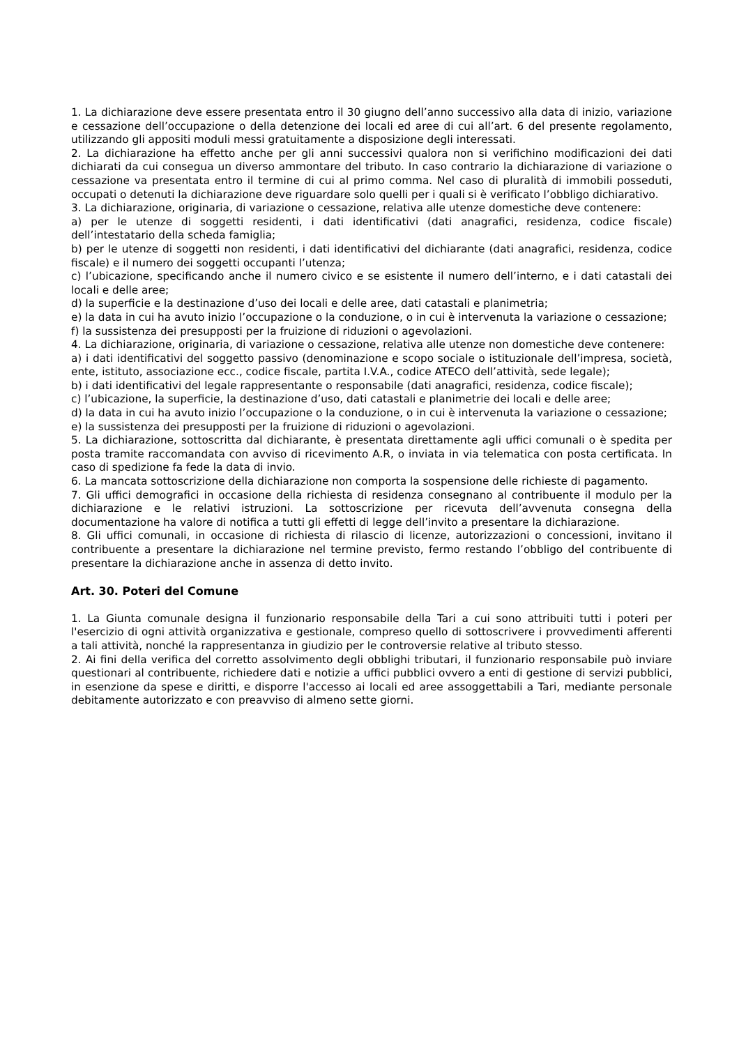1. La dichiarazione deve essere presentata entro il 30 giugno dell’anno successivo alla data di inizio, variazione e cessazione dell’occupazione o della detenzione dei locali ed aree di cui all’art. 6 del presente regolamento, utilizzando gli appositi moduli messi gratuitamente a disposizione degli interessati.
2. La dichiarazione ha effetto anche per gli anni successivi qualora non si verifichino modificazioni dei dati dichiarati da cui consegua un diverso ammontare del tributo. In caso contrario la dichiarazione di variazione o cessazione va presentata entro il termine di cui al primo comma. Nel caso di pluralità di immobili posseduti, occupati o detenuti la dichiarazione deve riguardare solo quelli per i quali si è verificato l’obbligo dichiarativo.
3. La dichiarazione, originaria, di variazione o cessazione, relativa alle utenze domestiche deve contenere:
a) per le utenze di soggetti residenti, i dati identificativi (dati anagrafici, residenza, codice fiscale) dell’intestatario della scheda famiglia;
b) per le utenze di soggetti non residenti, i dati identificativi del dichiarante (dati anagrafici, residenza, codice fiscale) e il numero dei soggetti occupanti l’utenza;
c) l’ubicazione, specificando anche il numero civico e se esistente il numero dell’interno, e i dati catastali dei locali e delle aree;
d) la superficie e la destinazione d’uso dei locali e delle aree, dati catastali e planimetria;
e) la data in cui ha avuto inizio l’occupazione o la conduzione, o in cui è intervenuta la variazione o cessazione;
f) la sussistenza dei presupposti per la fruizione di riduzioni o agevolazioni.
4. La dichiarazione, originaria, di variazione o cessazione, relativa alle utenze non domestiche deve contenere:
a) i dati identificativi del soggetto passivo (denominazione e scopo sociale o istituzionale dell’impresa, società, ente, istituto, associazione ecc., codice fiscale, partita I.V.A., codice ATECO dell’attività, sede legale);
b) i dati identificativi del legale rappresentante o responsabile (dati anagrafici, residenza, codice fiscale);
c) l’ubicazione, la superficie, la destinazione d’uso, dati catastali e planimetrie dei locali e delle aree;
d) la data in cui ha avuto inizio l’occupazione o la conduzione, o in cui è intervenuta la variazione o cessazione;
e) la sussistenza dei presupposti per la fruizione di riduzioni o agevolazioni.
5. La dichiarazione, sottoscritta dal dichiarante, è presentata direttamente agli uffici comunali o è spedita per posta tramite raccomandata con avviso di ricevimento A.R, o inviata in via telematica con posta certificata. In caso di spedizione fa fede la data di invio.
6. La mancata sottoscrizione della dichiarazione non comporta la sospensione delle richieste di pagamento.
7. Gli uffici demografici in occasione della richiesta di residenza consegnano al contribuente il modulo per la dichiarazione e le relativi istruzioni. La sottoscrizione per ricevuta dell’avvenuta consegna della documentazione ha valore di notifica a tutti gli effetti di legge dell’invito a presentare la dichiarazione.
8. Gli uffici comunali, in occasione di richiesta di rilascio di licenze, autorizzazioni o concessioni, invitano il contribuente a presentare la dichiarazione nel termine previsto, fermo restando l’obbligo del contribuente di presentare la dichiarazione anche in assenza di detto invito.
Art. 30. Poteri del Comune
1. La Giunta comunale designa il funzionario responsabile della Tari a cui sono attribuiti tutti i poteri per l'esercizio di ogni attività organizzativa e gestionale, compreso quello di sottoscrivere i provvedimenti afferenti a tali attività, nonché la rappresentanza in giudizio per le controversie relative al tributo stesso.
2. Ai fini della verifica del corretto assolvimento degli obblighi tributari, il funzionario responsabile può inviare questionari al contribuente, richiedere dati e notizie a uffici pubblici ovvero a enti di gestione di servizi pubblici, in esenzione da spese e diritti, e disporre l'accesso ai locali ed aree assoggettabili a Tari, mediante personale debitamente autorizzato e con preavviso di almeno sette giorni.